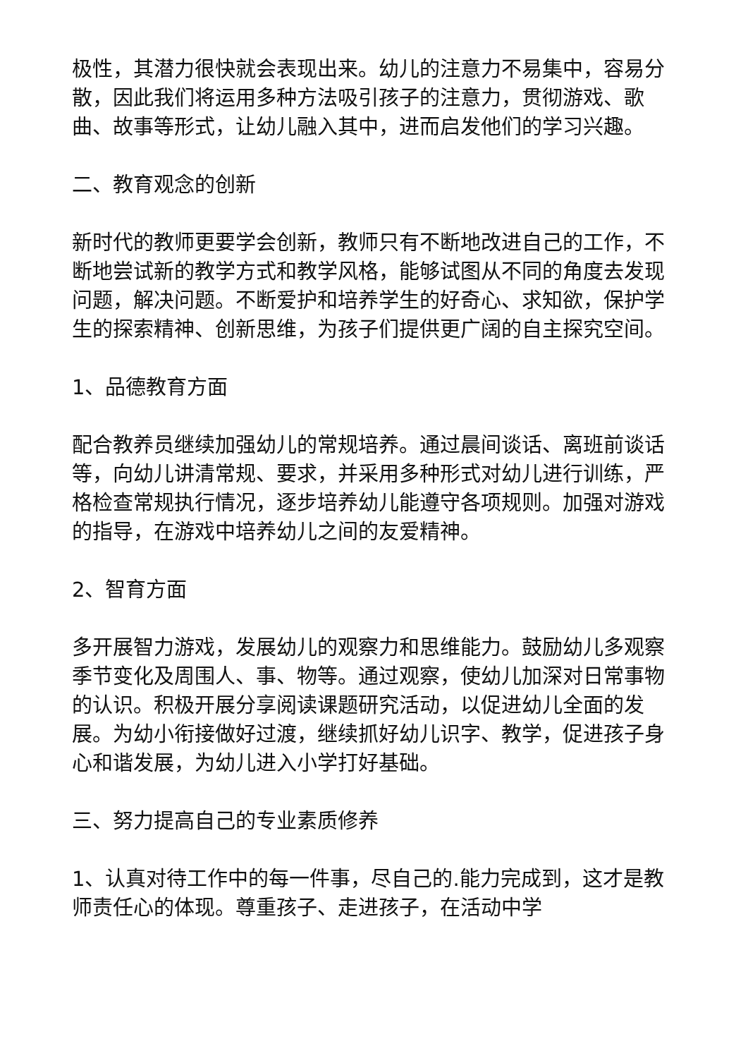极性，其潜力很快就会表现出来。幼儿的注意力不易集中，容易分散，因此我们将运用多种方法吸引孩子的注意力，贯彻游戏、歌曲、故事等形式，让幼儿融入其中，进而启发他们的学习兴趣。
二、教育观念的创新
新时代的教师更要学会创新，教师只有不断地改进自己的工作，不断地尝试新的教学方式和教学风格，能够试图从不同的角度去发现问题，解决问题。不断爱护和培养学生的好奇心、求知欲，保护学生的探索精神、创新思维，为孩子们提供更广阔的自主探究空间。
1、品德教育方面
配合教养员继续加强幼儿的常规培养。通过晨间谈话、离班前谈话等，向幼儿讲清常规、要求，并采用多种形式对幼儿进行训练，严格检查常规执行情况，逐步培养幼儿能遵守各项规则。加强对游戏的指导，在游戏中培养幼儿之间的友爱精神。
2、智育方面
多开展智力游戏，发展幼儿的观察力和思维能力。鼓励幼儿多观察季节变化及周围人、事、物等。通过观察，使幼儿加深对日常事物的认识。积极开展分享阅读课题研究活动，以促进幼儿全面的发展。为幼小衔接做好过渡，继续抓好幼儿识字、教学，促进孩子身心和谐发展，为幼儿进入小学打好基础。
三、努力提高自己的专业素质修养
1、认真对待工作中的每一件事，尽自己的.能力完成到，这才是教师责任心的体现。尊重孩子、走进孩子，在活动中学